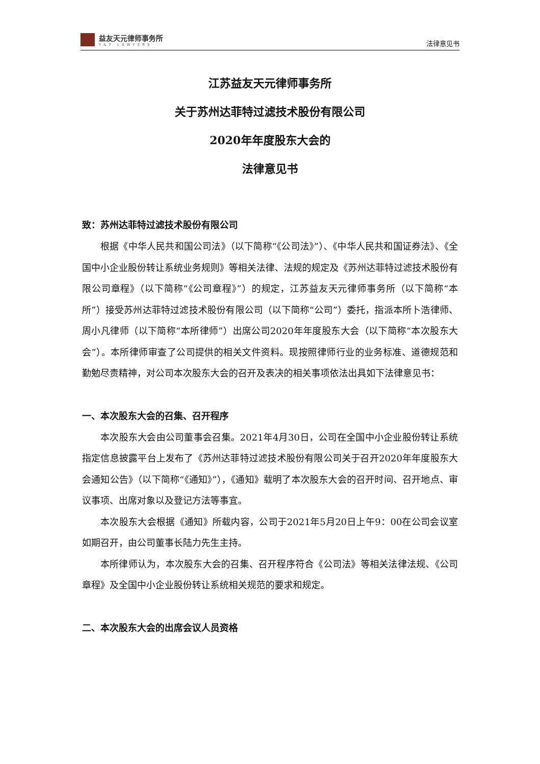益友天元律师事务所
Y&T LAWYERS
法律意见书
江苏益友天元律师事务所
关于苏州达菲特过滤技术股份有限公司
2020年年度股东大会的
法律意见书
致：苏州达菲特过滤技术股份有限公司
根据《中华人民共和国公司法》（以下简称“《公司法》”）、《中华人民共和国证券法》、《全国中小企业股份转让系统业务规则》等相关法律、法规的规定及《苏州达菲特过滤技术股份有限公司章程》（以下简称“《公司章程》”）的规定，江苏益友天元律师事务所（以下简称“本所”）接受苏州达菲特过滤技术股份有限公司（以下简称“公司”）委托，指派本所卜浩律师、周小凡律师（以下简称“本所律师”）出席公司2020年年度股东大会（以下简称“本次股东大会”）。本所律师审查了公司提供的相关文件资料。现按照律师行业的业务标准、道德规范和勤勉尽责精神，对公司本次股东大会的召开及表决的相关事项依法出具如下法律意见书：
一、本次股东大会的召集、召开程序
本次股东大会由公司董事会召集。2021年4月30日，公司在全国中小企业股份转让系统指定信息披露平台上发布了《苏州达菲特过滤技术股份有限公司关于召开2020年年度股东大会通知公告》（以下简称“《通知》”），《通知》载明了本次股东大会的召开时间、召开地点、审议事项、出席对象以及登记方法等事宜。
本次股东大会根据《通知》所载内容，公司于2021年5月20日上午9：00在公司会议室如期召开，由公司董事长陆力先生主持。
本所律师认为，本次股东大会的召集、召开程序符合《公司法》等相关法律法规、《公司章程》及全国中小企业股份转让系统相关规范的要求和规定。
二、本次股东大会的出席会议人员资格